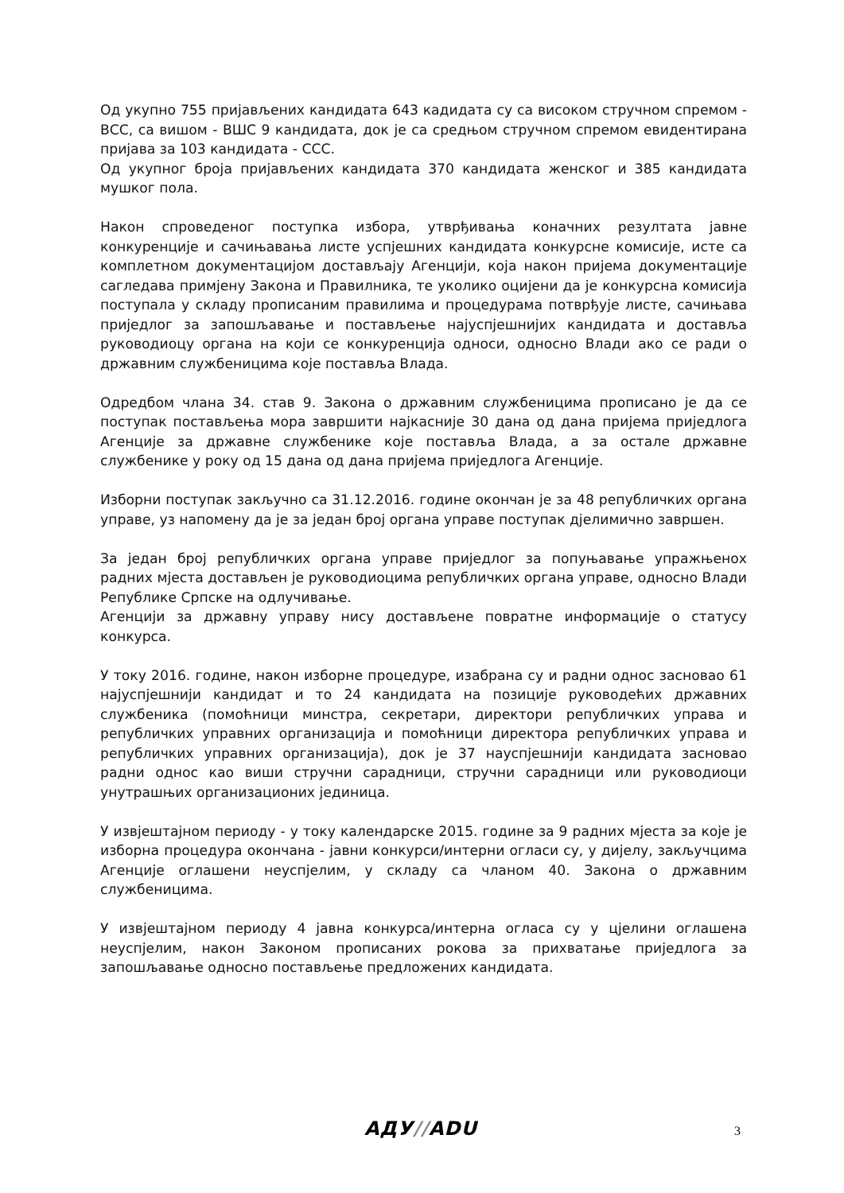Од укупно 755 пријављених кандидата 643 кадидата су са високом стручном спремом - ВСС, са вишом - ВШС 9 кандидата, док је са средњом стручном спремом евидентирана пријава за 103 кандидата - ССС.
Од укупног броја пријављених кандидата 370 кандидата женског и 385 кандидата мушког пола.
Након спроведеног поступка избора, утврђивања коначних резултата јавне конкуренције и сачињавања листе успјешних кандидата конкурсне комисије, исте са комплетном документацијом достављају Агенцији, која након пријема документације сагледава примјену Закона и Правилника, те уколико оцијени да је конкурсна комисија поступала у складу прописаним правилима и процедурама потврђује листе, сачињава приједлог за запошљавање и постављење најуспјешнијих кандидата и доставља руководиоцу органа на који се конкуренција односи, односно Влади ако се ради о државним службеницима које поставља Влада.
Одредбом члана 34. став 9. Закона о државним службеницима прописано је да се поступак постављења мора завршити најкасније 30 дана од дана пријема приједлога Агенције за државне службенике које поставља Влада, а за остале државне службенике у року од 15 дана од дана пријема приједлога Агенције.
Изборни поступак закључно са 31.12.2016. године окончан је за 48 републичких органа управе, уз напомену да је за један број органа управе поступак дјелимично завршен.
За један број републичких органа управе приједлог за попуњавање упражњеноx радних мјеста достављен је руководиоцима републичких органа управе, односно Влади Републике Српске на одлучивање.
Агенцији за државну управу нису достављене повратне информације о статусу конкурса.
У току 2016. године, након изборне процедуре, изабрана су и радни однос засновао 61 најуспјешнији кандидат и то 24 кандидата на позиције руководећих државних службеника (помоћници минстра, секретари, директори републичких управа и републичких управних организација и помоћници директора републичких управа и републичких управних организација), док је 37 науспјешнији кандидата засновао радни однос као виши стручни сарадници, стручни сарадници или руководиоци унутрашњих организационих јединица.
У извјештајном периоду - у току календарске 2015. године за 9 радних мјеста за које је изборна процедура окончана - јавни конкурси/интерни огласи су, у дијелу, закључцима Агенције оглашени неуспјелим, у складу са чланом 40. Закона о државним службеницима.
У извјештајном периоду 4 јавна конкурса/интерна огласа су у цјелини оглашена неуспјелим, након Законом прописаних рокова за прихватање приједлога за запошљавање односно постављење предложених кандидата.
АДУ//ADU 3